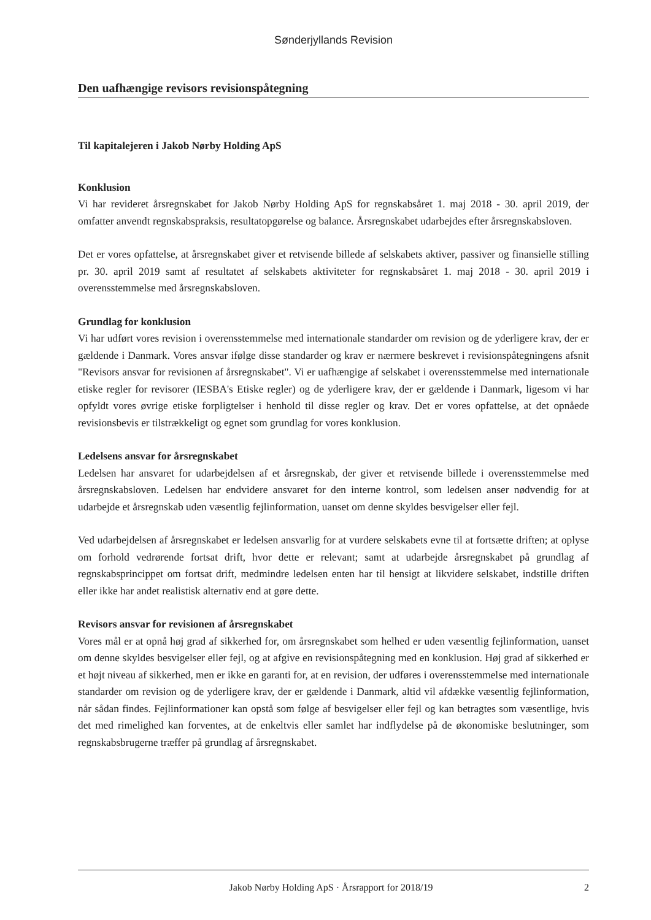Sønderjyllands Revision
Den uafhængige revisors revisionspåtegning
Til kapitalejeren i Jakob Nørby Holding ApS
Konklusion
Vi har revideret årsregnskabet for Jakob Nørby Holding ApS for regnskabsåret 1. maj 2018 - 30. april 2019, der omfatter anvendt regnskabspraksis, resultatopgørelse og balance. Årsregnskabet udarbejdes efter årsregnskabsloven.
Det er vores opfattelse, at årsregnskabet giver et retvisende billede af selskabets aktiver, passiver og finansielle stilling pr. 30. april 2019 samt af resultatet af selskabets aktiviteter for regnskabsåret 1. maj 2018 - 30. april 2019 i overensstemmelse med årsregnskabsloven.
Grundlag for konklusion
Vi har udført vores revision i overensstemmelse med internationale standarder om revision og de yderligere krav, der er gældende i Danmark. Vores ansvar ifølge disse standarder og krav er nærmere beskrevet i revisionspåtegningens afsnit "Revisors ansvar for revisionen af årsregnskabet". Vi er uafhængige af selskabet i overensstemmelse med internationale etiske regler for revisorer (IESBA's Etiske regler) og de yderligere krav, der er gældende i Danmark, ligesom vi har opfyldt vores øvrige etiske forpligtelser i henhold til disse regler og krav. Det er vores opfattelse, at det opnåede revisionsbevis er tilstrækkeligt og egnet som grundlag for vores konklusion.
Ledelsens ansvar for årsregnskabet
Ledelsen har ansvaret for udarbejdelsen af et årsregnskab, der giver et retvisende billede i overensstemmelse med årsregnskabsloven. Ledelsen har endvidere ansvaret for den interne kontrol, som ledelsen anser nødvendig for at udarbejde et årsregnskab uden væsentlig fejlinformation, uanset om denne skyldes besvigelser eller fejl.
Ved udarbejdelsen af årsregnskabet er ledelsen ansvarlig for at vurdere selskabets evne til at fortsætte driften; at oplyse om forhold vedrørende fortsat drift, hvor dette er relevant; samt at udarbejde årsregnskabet på grundlag af regnskabsprincippet om fortsat drift, medmindre ledelsen enten har til hensigt at likvidere selskabet, indstille driften eller ikke har andet realistisk alternativ end at gøre dette.
Revisors ansvar for revisionen af årsregnskabet
Vores mål er at opnå høj grad af sikkerhed for, om årsregnskabet som helhed er uden væsentlig fejlinformation, uanset om denne skyldes besvigelser eller fejl, og at afgive en revisionspåtegning med en konklusion. Høj grad af sikkerhed er et højt niveau af sikkerhed, men er ikke en garanti for, at en revision, der udføres i overensstemmelse med internationale standarder om revision og de yderligere krav, der er gældende i Danmark, altid vil afdække væsentlig fejlinformation, når sådan findes. Fejlinformationer kan opstå som følge af besvigelser eller fejl og kan betragtes som væsentlige, hvis det med rimelighed kan forventes, at de enkeltvis eller samlet har indflydelse på de økonomiske beslutninger, som regnskabsbrugerne træffer på grundlag af årsregnskabet.
Jakob Nørby Holding ApS · Årsrapport for 2018/19 2